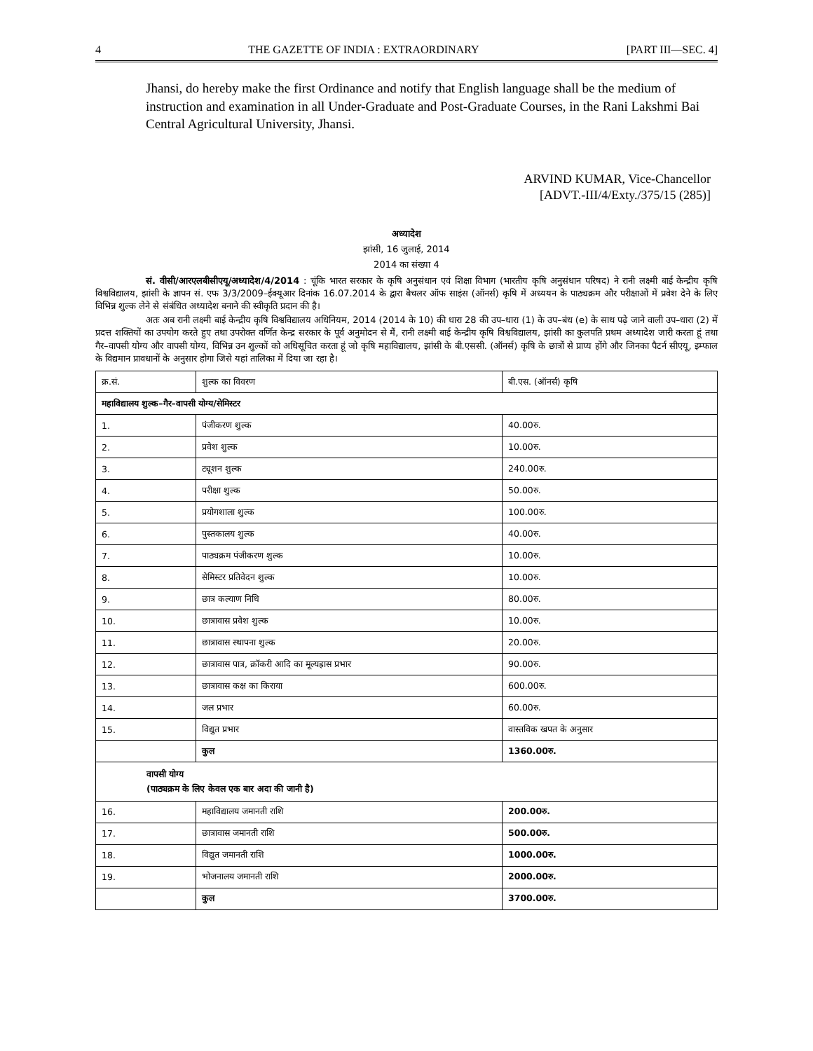4 THE GAZETTE OF INDIA : EXTRAORDINARY [PART III—SEC. 4]
Jhansi, do hereby make the first Ordinance and notify that English language shall be the medium of instruction and examination in all Under-Graduate and Post-Graduate Courses, in the Rani Lakshmi Bai Central Agricultural University, Jhansi.
ARVIND KUMAR, Vice-Chancellor
[ADVT.-III/4/Exty./375/15 (285)]
अध्यादेश
झांसी, 16 जुलाई, 2014
2014 का संख्या 4
सं. वीसी/आरएलबीसीएयू/अध्यादेश/4/2014 : चूंकि भारत सरकार के कृषि अनुसंधान एवं शिक्षा विभाग (भारतीय कृषि अनुसंधान परिषद) ने रानी लक्ष्मी बाई केन्द्रीय कृषि विश्वविद्यालय, झांसी के ज्ञापन सं. एफ 3/3/2009–ईक्यूआर दिनांक 16.07.2014 के द्वारा बैचलर ऑफ साइंस (ऑनर्स) कृषि में अध्ययन के पाठ्यक्रम और परीक्षाओं में प्रवेश देने के लिए विभिन्न शुल्क लेने से संबंधित अध्यादेश बनाने की स्वीकृति प्रदान की है।
अतः अब रानी लक्ष्मी बाई केन्द्रीय कृषि विश्वविद्यालय अधिनियम, 2014 (2014 के 10) की धारा 28 की उप–धारा (1) के उप–बंध (e) के साथ पढ़े जाने वाली उप–धारा (2) में प्रदत्त शक्तियों का उपयोग करते हुए तथा उपरोक्त वर्णित केन्द्र सरकार के पूर्व अनुमोदन से मैं, रानी लक्ष्मी बाई केन्द्रीय कृषि विश्वविद्यालय, झांसी का कुलपति प्रथम अध्यादेश जारी करता हूं तथा गैर–वापसी योग्य और वापसी योग्य, विभिन्न उन शुल्कों को अधिसूचित करता हूं जो कृषि महाविद्यालय, झांसी के बी.एससी. (ऑनर्स) कृषि के छात्रों से प्राप्य होंगे और जिनका पैटर्न सीएयू, इम्फाल के विद्यमान प्रावधानों के अनुसार होगा जिसे यहां तालिका में दिया जा रहा है।
| क्र.सं. | शुल्क का विवरण | बी.एस. (ऑनर्स) कृषि |
| महाविद्यालय शुल्क–गैर–वापसी योग्य/सेमिस्टर | | |
| 1. | पंजीकरण शुल्क | 40.00रु. |
| 2. | प्रवेश शुल्क | 10.00रु. |
| 3. | ट्यूशन शुल्क | 240.00रु. |
| 4. | परीक्षा शुल्क | 50.00रु. |
| 5. | प्रयोगशाला शुल्क | 100.00रु. |
| 6. | पुस्तकालय शुल्क | 40.00रु. |
| 7. | पाठ्यक्रम पंजीकरण शुल्क | 10.00रु. |
| 8. | सेमिस्टर प्रतिवेदन शुल्क | 10.00रु. |
| 9. | छात्र कल्याण निधि | 80.00रु. |
| 10. | छात्रावास प्रवेश शुल्क | 10.00रु. |
| 11. | छात्रावास स्थापना शुल्क | 20.00रु. |
| 12. | छात्रावास पात्र, क्रॉकरी आदि का मूल्यह्रास प्रभार | 90.00रु. |
| 13. | छात्रावास कक्ष का किराया | 600.00रु. |
| 14. | जल प्रभार | 60.00रु. |
| 15. | विद्युत प्रभार | वास्तविक खपत के अनुसार |
| | कुल | 1360.00रु. |
| वापसी योग्य (पाठ्यक्रम के लिए केवल एक बार अदा की जानी है) | | |
| 16. | महाविद्यालय जमानती राशि | 200.00रु. |
| 17. | छात्रावास जमानती राशि | 500.00रु. |
| 18. | विद्युत जमानती राशि | 1000.00रु. |
| 19. | भोजनालय जमानती राशि | 2000.00रु. |
| | कुल | 3700.00रु. |